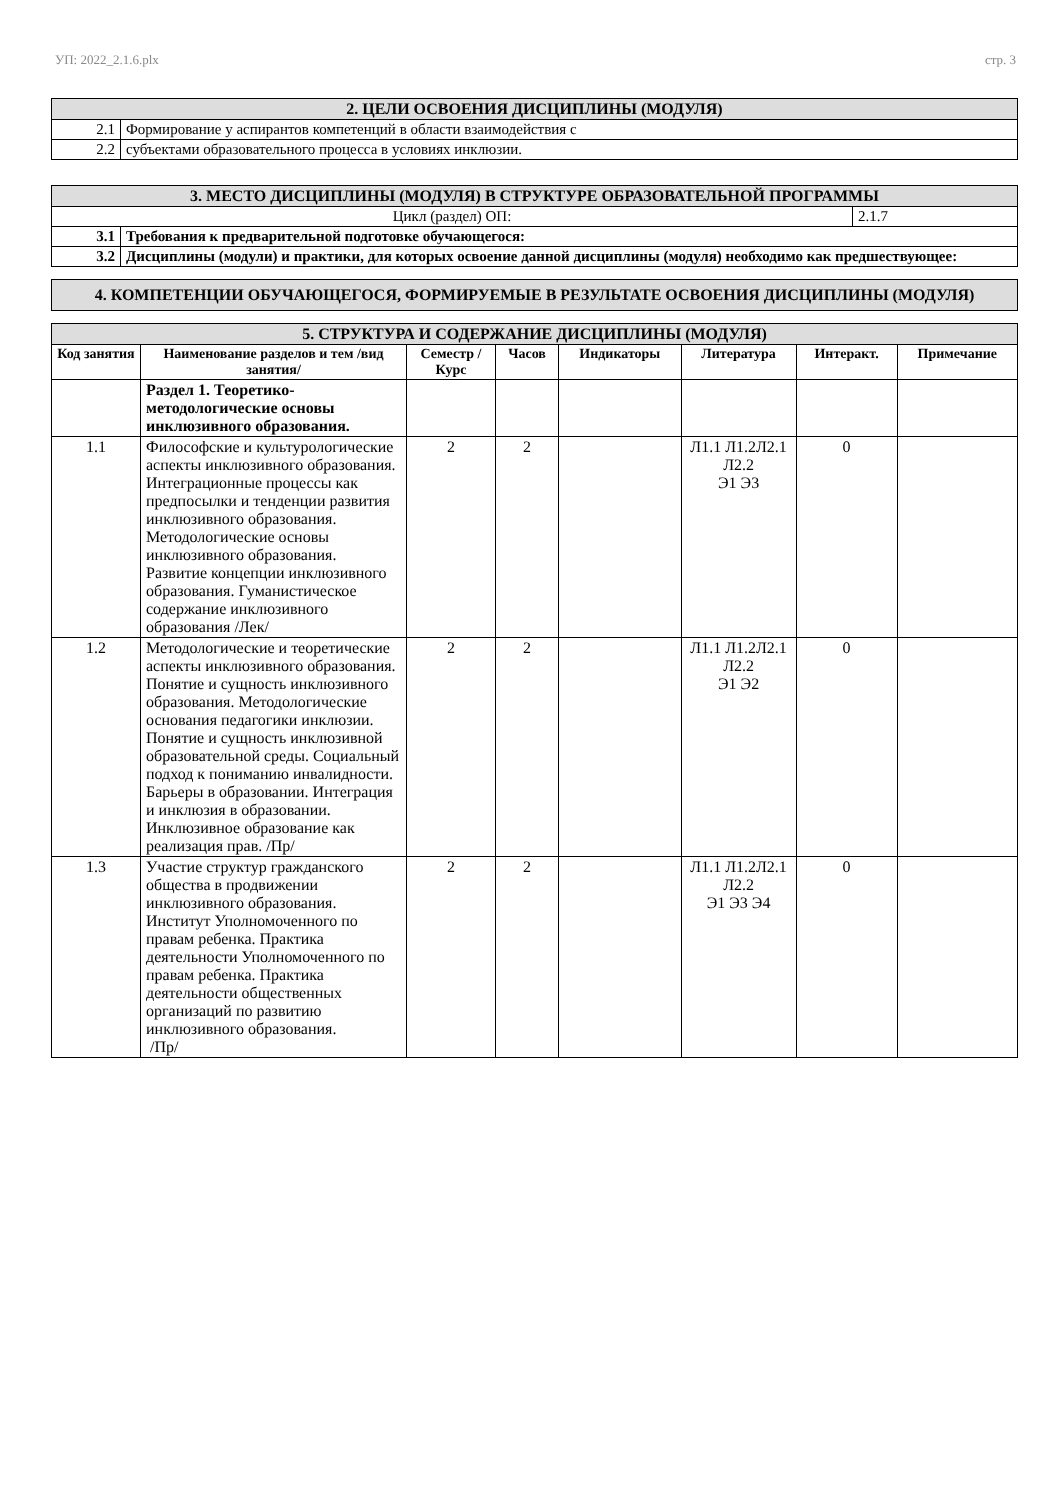УП: 2022_2.1.6.plx стр. 3
| 2. ЦЕЛИ ОСВОЕНИЯ ДИСЦИПЛИНЫ (МОДУЛЯ) | |
| 2.1 | Формирование у аспирантов компетенций в области взаимодействия с |
| 2.2 | субъектами образовательного процесса в условиях инклюзии. |
| 3. МЕСТО ДИСЦИПЛИНЫ (МОДУЛЯ) В СТРУКТУРЕ ОБРАЗОВАТЕЛЬНОЙ ПРОГРАММЫ | | |
| Цикл (раздел) ОП: | | 2.1.7 |
| 3.1 | Требования к предварительной подготовке обучающегося: | |
| 3.2 | Дисциплины (модули) и практики, для которых освоение данной дисциплины (модуля) необходимо как предшествующее: | |
| 4. КОМПЕТЕНЦИИ ОБУЧАЮЩЕГОСЯ, ФОРМИРУЕМЫЕ В РЕЗУЛЬТАТЕ ОСВОЕНИЯ ДИСЦИПЛИНЫ (МОДУЛЯ) |
| 5. СТРУКТУРА И СОДЕРЖАНИЕ ДИСЦИПЛИНЫ (МОДУЛЯ) | | | | | | | |
| Код занятия | Наименование разделов и тем /вид занятия/ | Семестр / Курс | Часов | Индикаторы | Литература | Интеракт. | Примечание |
| | Раздел 1. Теоретико-методологические основы инклюзивного образования. | | | | | | |
| 1.1 | Философские и культурологические аспекты инклюзивного образования. Интеграционные процессы как предпосылки и тенденции развития инклюзивного образования. Методологические основы инклюзивного образования. Развитие концепции инклюзивного образования. Гуманистическое содержание инклюзивного образования /Лек/ | 2 | 2 | | Л1.1 Л1.2Л2.1 Л2.2 Э1 Э3 | 0 | |
| 1.2 | Методологические и теоретические аспекты инклюзивного образования. Понятие и сущность инклюзивного образования. Методологические основания педагогики инклюзии. Понятие и сущность инклюзивной образовательной среды. Социальный подход к пониманию инвалидности. Барьеры в образовании. Интеграция и инклюзия в образовании. Инклюзивное образование как реализация прав. /Пр/ | 2 | 2 | | Л1.1 Л1.2Л2.1 Л2.2 Э1 Э2 | 0 | |
| 1.3 | Участие структур гражданского общества в продвижении инклюзивного образования. Институт Уполномоченного по правам ребенка. Практика деятельности Уполномоченного по правам ребенка. Практика деятельности общественных организаций по развитию инклюзивного образования. /Пр/ | 2 | 2 | | Л1.1 Л1.2Л2.1 Л2.2 Э1 Э3 Э4 | 0 | |